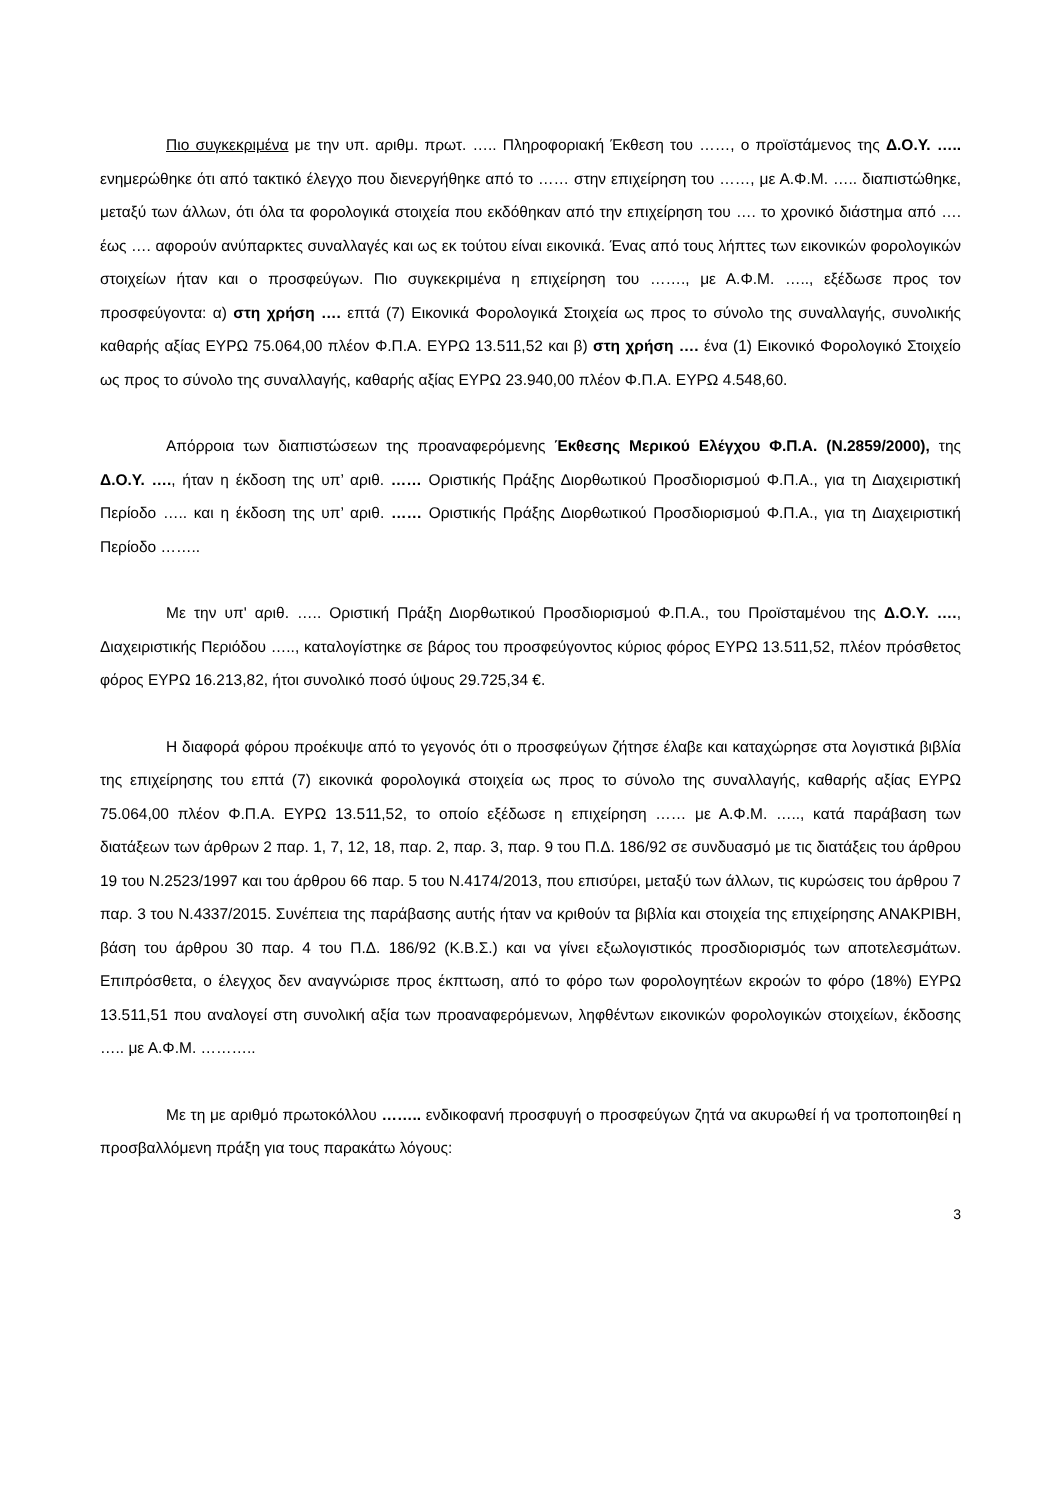Πιο συγκεκριμένα με την υπ. αριθμ. πρωτ. ….. Πληροφοριακή Έκθεση του ……, ο προϊστάμενος της Δ.Ο.Υ. ….. ενημερώθηκε ότι από τακτικό έλεγχο που διενεργήθηκε από το …… στην επιχείρηση του ……, με Α.Φ.Μ. ….. διαπιστώθηκε, μεταξύ των άλλων, ότι όλα τα φορολογικά στοιχεία που εκδόθηκαν από την επιχείρηση του …. το χρονικό διάστημα από …. έως …. αφορούν ανύπαρκτες συναλλαγές και ως εκ τούτου είναι εικονικά. Ένας από τους λήπτες των εικονικών φορολογικών στοιχείων ήταν και ο προσφεύγων. Πιο συγκεκριμένα η επιχείρηση του ……., με Α.Φ.Μ. ….., εξέδωσε προς τον προσφεύγοντα: α) στη χρήση …. επτά (7) Εικονικά Φορολογικά Στοιχεία ως προς το σύνολο της συναλλαγής, συνολικής καθαρής αξίας ΕΥΡΩ 75.064,00 πλέον Φ.Π.Α. ΕΥΡΩ 13.511,52 και β) στη χρήση …. ένα (1) Εικονικό Φορολογικό Στοιχείο ως προς το σύνολο της συναλλαγής, καθαρής αξίας ΕΥΡΩ 23.940,00 πλέον Φ.Π.Α. ΕΥΡΩ 4.548,60.
Απόρροια των διαπιστώσεων της προαναφερόμενης Έκθεσης Μερικού Ελέγχου Φ.Π.Α. (Ν.2859/2000), της Δ.Ο.Υ. …., ήταν η έκδοση της υπ’ αριθ. …… Οριστικής Πράξης Διορθωτικού Προσδιορισμού Φ.Π.Α., για τη Διαχειριστική Περίοδο ….. και η έκδοση της υπ’ αριθ. …… Οριστικής Πράξης Διορθωτικού Προσδιορισμού Φ.Π.Α., για τη Διαχειριστική Περίοδο ……..
Με την υπ' αριθ. ….. Οριστική Πράξη Διορθωτικού Προσδιορισμού Φ.Π.Α., του Προϊσταμένου της Δ.Ο.Υ. …., Διαχειριστικής Περιόδου ….., καταλογίστηκε σε βάρος του προσφεύγοντος κύριος φόρος ΕΥΡΩ 13.511,52, πλέον πρόσθετος φόρος ΕΥΡΩ 16.213,82, ήτοι συνολικό ποσό ύψους 29.725,34 €.
Η διαφορά φόρου προέκυψε από το γεγονός ότι ο προσφεύγων ζήτησε έλαβε και καταχώρησε στα λογιστικά βιβλία της επιχείρησης του επτά (7) εικονικά φορολογικά στοιχεία ως προς το σύνολο της συναλλαγής, καθαρής αξίας ΕΥΡΩ 75.064,00 πλέον Φ.Π.Α. ΕΥΡΩ 13.511,52, το οποίο εξέδωσε η επιχείρηση …… με Α.Φ.Μ. ….., κατά παράβαση των διατάξεων των άρθρων 2 παρ. 1, 7, 12, 18, παρ. 2, παρ. 3, παρ. 9 του Π.Δ. 186/92 σε συνδυασμό με τις διατάξεις του άρθρου 19 του Ν.2523/1997 και του άρθρου 66 παρ. 5 του Ν.4174/2013, που επισύρει, μεταξύ των άλλων, τις κυρώσεις του άρθρου 7 παρ. 3 του Ν.4337/2015. Συνέπεια της παράβασης αυτής ήταν να κριθούν τα βιβλία και στοιχεία της επιχείρησης ΑΝΑΚΡΙΒΗ, βάση του άρθρου 30 παρ. 4 του Π.Δ. 186/92 (Κ.Β.Σ.) και να γίνει εξωλογιστικός προσδιορισμός των αποτελεσμάτων. Επιπρόσθετα, ο έλεγχος δεν αναγνώρισε προς έκπτωση, από το φόρο των φορολογητέων εκροών το φόρο (18%) ΕΥΡΩ 13.511,51 που αναλογεί στη συνολική αξία των προαναφερόμενων, ληφθέντων εικονικών φορολογικών στοιχείων, έκδοσης ….. με Α.Φ.Μ. ………..
Με τη με αριθμό πρωτοκόλλου …….. ενδικοφανή προσφυγή ο προσφεύγων ζητά να ακυρωθεί ή να τροποποιηθεί η προσβαλλόμενη πράξη για τους παρακάτω λόγους:
3